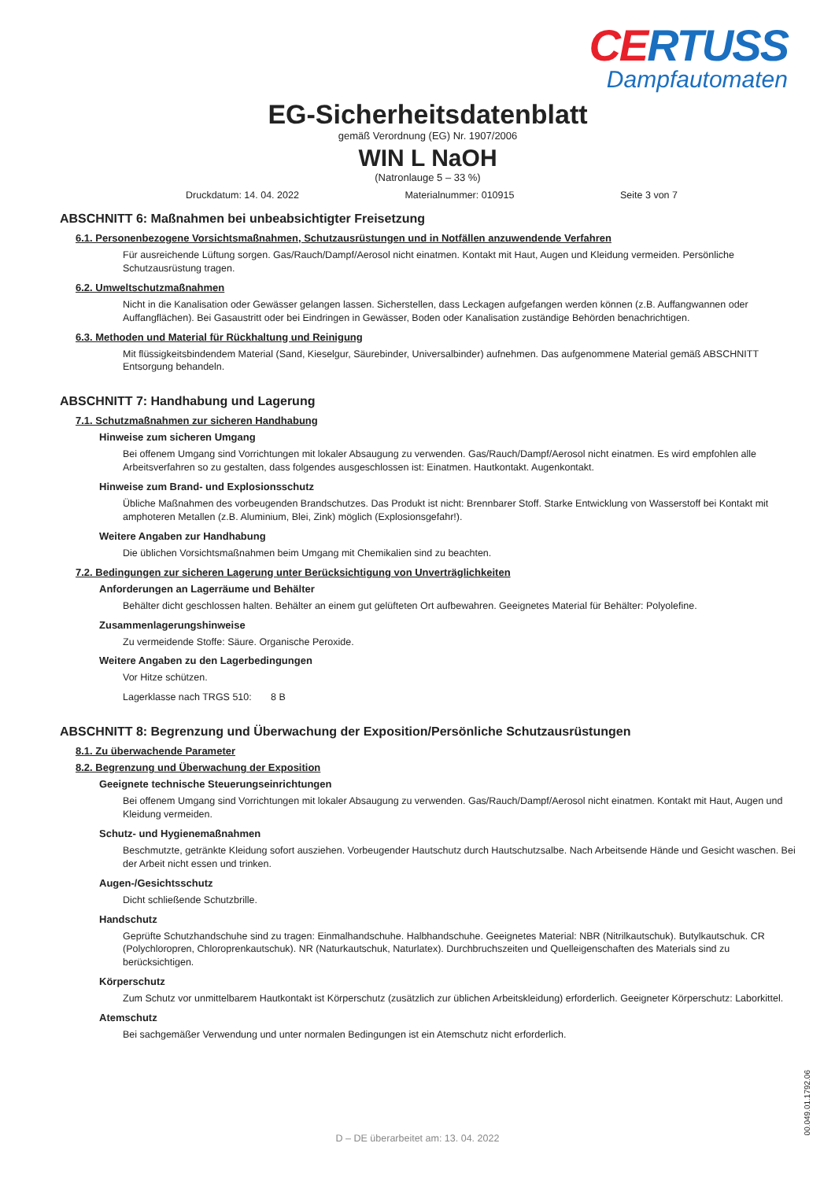CERTUSS
Dampfautomaten
EG-Sicherheitsdatenblatt
gemäß Verordnung (EG) Nr. 1907/2006
WIN L NaOH
(Natronlauge 5 – 33 %)
Druckdatum: 14. 04. 2022 Materialnummer: 010915 Seite 3 von 7
ABSCHNITT 6: Maßnahmen bei unbeabsichtigter Freisetzung
6.1. Personenbezogene Vorsichtsmaßnahmen, Schutzausrüstungen und in Notfällen anzuwendende Verfahren
Für ausreichende Lüftung sorgen. Gas/Rauch/Dampf/Aerosol nicht einatmen. Kontakt mit Haut, Augen und Kleidung vermeiden. Persönliche Schutzausrüstung tragen.
6.2. Umweltschutzmaßnahmen
Nicht in die Kanalisation oder Gewässer gelangen lassen. Sicherstellen, dass Leckagen aufgefangen werden können (z.B. Auffangwannen oder Auffangflächen). Bei Gasaustritt oder bei Eindringen in Gewässer, Boden oder Kanalisation zuständige Behörden benachrichtigen.
6.3. Methoden und Material für Rückhaltung und Reinigung
Mit flüssigkeitsbindendem Material (Sand, Kieselgur, Säurebinder, Universalbinder) aufnehmen. Das aufgenommene Material gemäß ABSCHNITT Entsorgung behandeln.
ABSCHNITT 7: Handhabung und Lagerung
7.1. Schutzmaßnahmen zur sicheren Handhabung
Hinweise zum sicheren Umgang
Bei offenem Umgang sind Vorrichtungen mit lokaler Absaugung zu verwenden. Gas/Rauch/Dampf/Aerosol nicht einatmen. Es wird empfohlen alle Arbeitsverfahren so zu gestalten, dass folgendes ausgeschlossen ist: Einatmen. Hautkontakt. Augenkontakt.
Hinweise zum Brand- und Explosionsschutz
Übliche Maßnahmen des vorbeugenden Brandschutzes. Das Produkt ist nicht: Brennbarer Stoff. Starke Entwicklung von Wasserstoff bei Kontakt mit amphoteren Metallen (z.B. Aluminium, Blei, Zink) möglich (Explosionsgefahr!).
Weitere Angaben zur Handhabung
Die üblichen Vorsichtsmaßnahmen beim Umgang mit Chemikalien sind zu beachten.
7.2. Bedingungen zur sicheren Lagerung unter Berücksichtigung von Unverträglichkeiten
Anforderungen an Lagerräume und Behälter
Behälter dicht geschlossen halten. Behälter an einem gut gelüfteten Ort aufbewahren. Geeignetes Material für Behälter: Polyolefine.
Zusammenlagerungshinweise
Zu vermeidende Stoffe: Säure. Organische Peroxide.
Weitere Angaben zu den Lagerbedingungen
Vor Hitze schützen.
Lagerklasse nach TRGS 510: 8 B
ABSCHNITT 8: Begrenzung und Überwachung der Exposition/Persönliche Schutzausrüstungen
8.1. Zu überwachende Parameter
8.2. Begrenzung und Überwachung der Exposition
Geeignete technische Steuerungseinrichtungen
Bei offenem Umgang sind Vorrichtungen mit lokaler Absaugung zu verwenden. Gas/Rauch/Dampf/Aerosol nicht einatmen. Kontakt mit Haut, Augen und Kleidung vermeiden.
Schutz- und Hygienemaßnahmen
Beschmutzte, getränkte Kleidung sofort ausziehen. Vorbeugender Hautschutz durch Hautschutzsalbe. Nach Arbeitsende Hände und Gesicht waschen. Bei der Arbeit nicht essen und trinken.
Augen-/Gesichtsschutz
Dicht schließende Schutzbrille.
Handschutz
Geprüfte Schutzhandschuhe sind zu tragen: Einmalhandschuhe. Halbhandschuhe. Geeignetes Material: NBR (Nitrilkautschuk). Butylkautschuk. CR (Polychloropren, Chloroprenkautschuk). NR (Naturkautschuk, Naturlatex). Durchbruchszeiten und Quelleigenschaften des Materials sind zu berücksichtigen.
Körperschutz
Zum Schutz vor unmittelbarem Hautkontakt ist Körperschutz (zusätzlich zur üblichen Arbeitskleidung) erforderlich. Geeigneter Körperschutz: Laborkittel.
Atemschutz
Bei sachgemäßer Verwendung und unter normalen Bedingungen ist ein Atemschutz nicht erforderlich.
00.049.01.1792.06
D – DE überarbeitet am: 13. 04. 2022